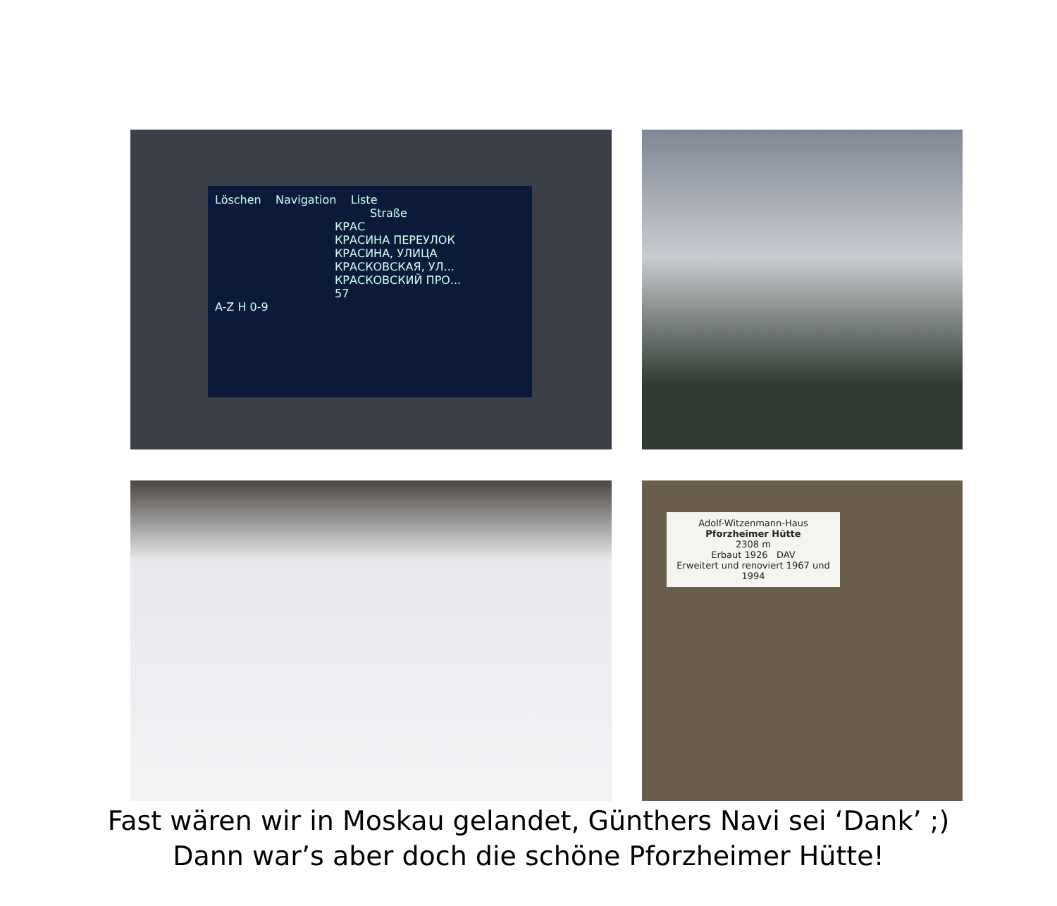Löschen Navigation Liste
Straße
КРАС
КРАСИНА ПЕРЕУЛОК
КРАСИНА, УЛИЦА
КРАСКОВСКАЯ, УЛ...
КРАСКОВСКИЙ ПРО...
57
A-Z H 0-9
Adolf-Witzenmann-Haus
Pforzheimer Hütte
2308 m
Erbaut 1926 DAV
Erweitert und renoviert 1967 und 1994
Fast wären wir in Moskau gelandet, Günthers Navi sei ‘Dank’ ;)
Dann war’s aber doch die schöne Pforzheimer Hütte!